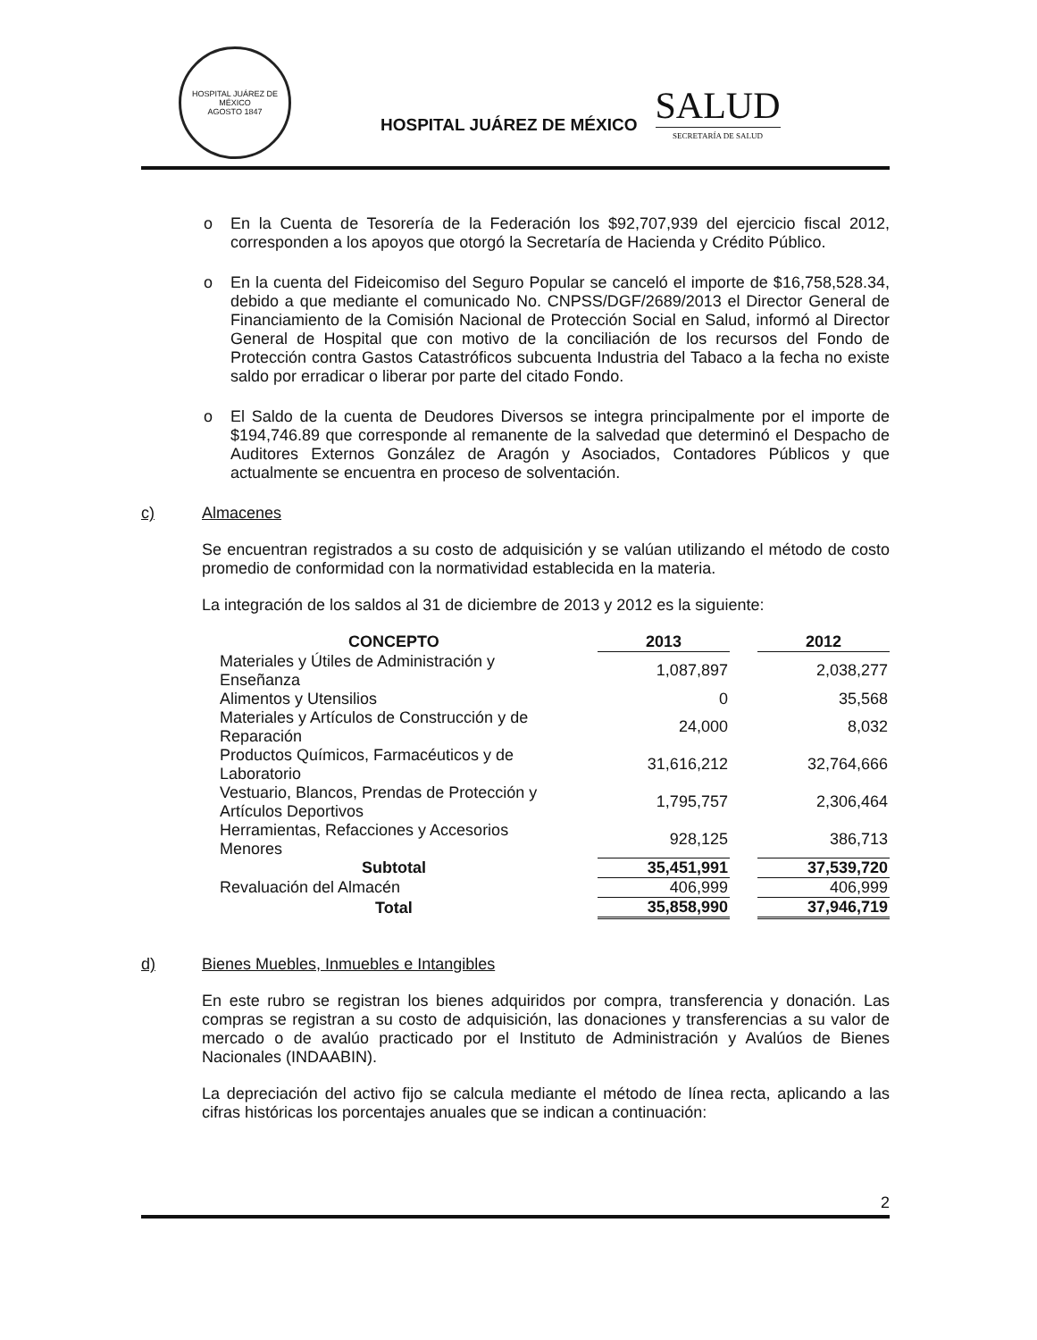HOSPITAL JUÁREZ DE MÉXICO
AGOSTO 1847
HOSPITAL JUÁREZ DE MÉXICO
SALUD
SECRETARÍA DE SALUD
En la Cuenta de Tesorería de la Federación los $92,707,939 del ejercicio fiscal 2012, corresponden a los apoyos que otorgó la Secretaría de Hacienda y Crédito Público.
En la cuenta del Fideicomiso del Seguro Popular se canceló el importe de $16,758,528.34, debido a que mediante el comunicado No. CNPSS/DGF/2689/2013 el Director General de Financiamiento de la Comisión Nacional de Protección Social en Salud, informó al Director General de Hospital que con motivo de la conciliación de los recursos del Fondo de Protección contra Gastos Catastróficos subcuenta Industria del Tabaco a la fecha no existe saldo por erradicar o liberar por parte del citado Fondo.
El Saldo de la cuenta de Deudores Diversos se integra principalmente por el importe de $194,746.89 que corresponde al remanente de la salvedad que determinó el Despacho de Auditores Externos González de Aragón y Asociados, Contadores Públicos y que actualmente se encuentra en proceso de solventación.
c) Almacenes
Se encuentran registrados a su costo de adquisición y se valúan utilizando el método de costo promedio de conformidad con la normatividad establecida en la materia.
La integración de los saldos al 31 de diciembre de 2013 y 2012 es la siguiente:
| CONCEPTO | | 2013 | | 2012 |
| --- | --- | --- | --- | --- |
| Materiales y Útiles de Administración y Enseñanza | | 1,087,897 | | 2,038,277 |
| Alimentos y Utensilios | | 0 | | 35,568 |
| Materiales y Artículos de Construcción y de Reparación | | 24,000 | | 8,032 |
| Productos Químicos, Farmacéuticos y de Laboratorio | | 31,616,212 | | 32,764,666 |
| Vestuario, Blancos, Prendas de Protección y Artículos Deportivos | | 1,795,757 | | 2,306,464 |
| Herramientas, Refacciones y Accesorios Menores | | 928,125 | | 386,713 |
| Subtotal | | 35,451,991 | | 37,539,720 |
| Revaluación del Almacén | | 406,999 | | 406,999 |
| Total | | 35,858,990 | | 37,946,719 |
d) Bienes Muebles, Inmuebles e Intangibles
En este rubro se registran los bienes adquiridos por compra, transferencia y donación. Las compras se registran a su costo de adquisición, las donaciones y transferencias a su valor de mercado o de avalúo practicado por el Instituto de Administración y Avalúos de Bienes Nacionales (INDAABIN).
La depreciación del activo fijo se calcula mediante el método de línea recta, aplicando a las cifras históricas los porcentajes anuales que se indican a continuación:
2